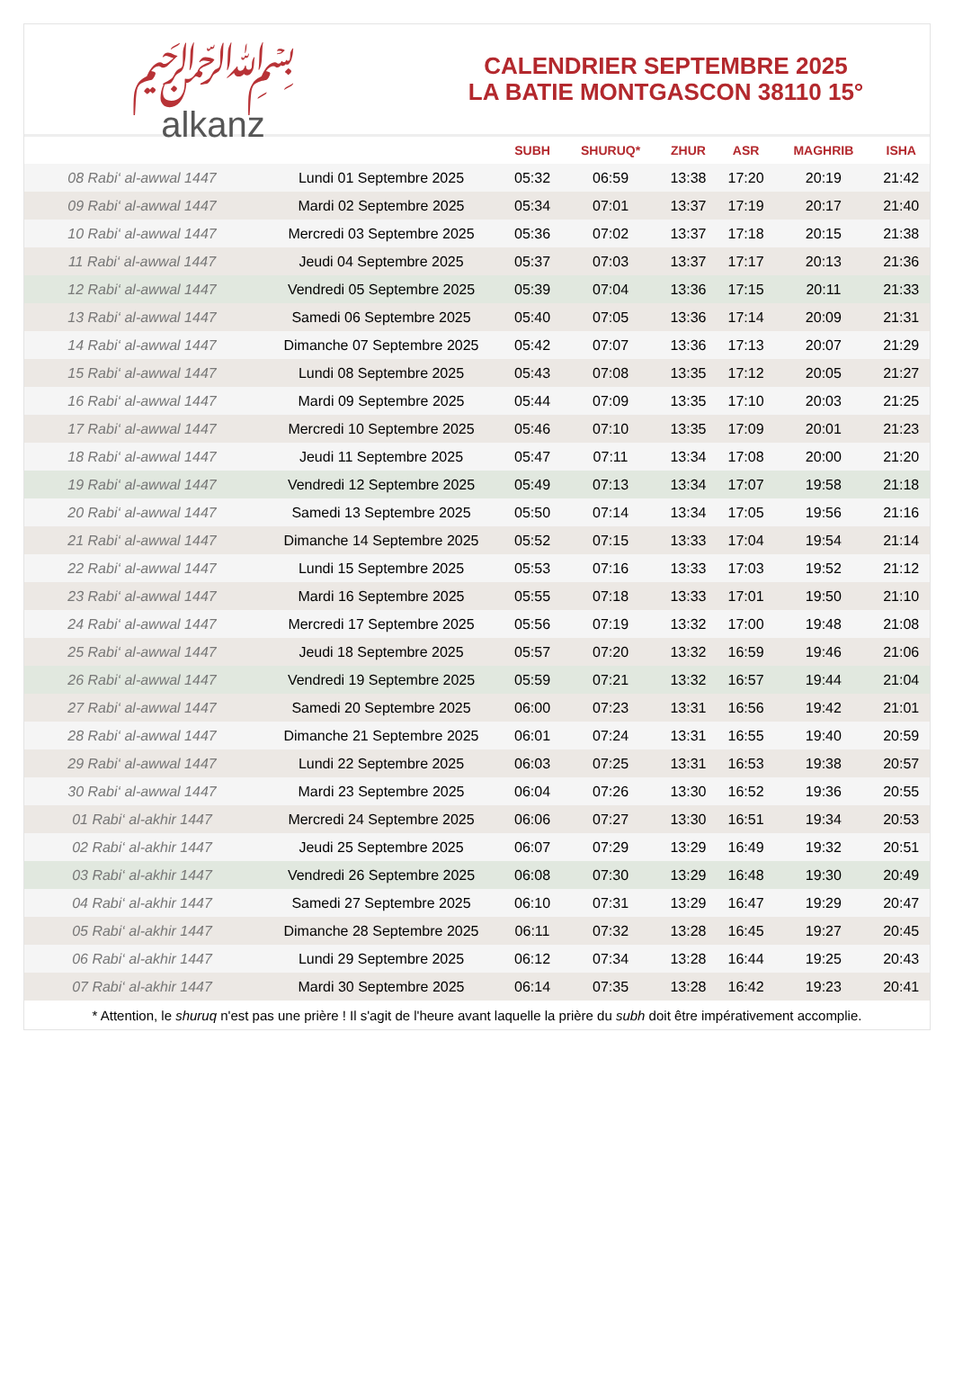﷽
alkanz
CALENDRIER SEPTEMBRE 2025
LA BATIE MONTGASCON 38110 15°
| | | SUBH | SHURUQ* | ZHUR | ASR | MAGHRIB | ISHA |
| --- | --- | --- | --- | --- | --- | --- | --- |
| 08 Rabi‘ al-awwal 1447 | Lundi 01 Septembre 2025 | 05:32 | 06:59 | 13:38 | 17:20 | 20:19 | 21:42 |
| 09 Rabi‘ al-awwal 1447 | Mardi 02 Septembre 2025 | 05:34 | 07:01 | 13:37 | 17:19 | 20:17 | 21:40 |
| 10 Rabi‘ al-awwal 1447 | Mercredi 03 Septembre 2025 | 05:36 | 07:02 | 13:37 | 17:18 | 20:15 | 21:38 |
| 11 Rabi‘ al-awwal 1447 | Jeudi 04 Septembre 2025 | 05:37 | 07:03 | 13:37 | 17:17 | 20:13 | 21:36 |
| 12 Rabi‘ al-awwal 1447 | Vendredi 05 Septembre 2025 | 05:39 | 07:04 | 13:36 | 17:15 | 20:11 | 21:33 |
| 13 Rabi‘ al-awwal 1447 | Samedi 06 Septembre 2025 | 05:40 | 07:05 | 13:36 | 17:14 | 20:09 | 21:31 |
| 14 Rabi‘ al-awwal 1447 | Dimanche 07 Septembre 2025 | 05:42 | 07:07 | 13:36 | 17:13 | 20:07 | 21:29 |
| 15 Rabi‘ al-awwal 1447 | Lundi 08 Septembre 2025 | 05:43 | 07:08 | 13:35 | 17:12 | 20:05 | 21:27 |
| 16 Rabi‘ al-awwal 1447 | Mardi 09 Septembre 2025 | 05:44 | 07:09 | 13:35 | 17:10 | 20:03 | 21:25 |
| 17 Rabi‘ al-awwal 1447 | Mercredi 10 Septembre 2025 | 05:46 | 07:10 | 13:35 | 17:09 | 20:01 | 21:23 |
| 18 Rabi‘ al-awwal 1447 | Jeudi 11 Septembre 2025 | 05:47 | 07:11 | 13:34 | 17:08 | 20:00 | 21:20 |
| 19 Rabi‘ al-awwal 1447 | Vendredi 12 Septembre 2025 | 05:49 | 07:13 | 13:34 | 17:07 | 19:58 | 21:18 |
| 20 Rabi‘ al-awwal 1447 | Samedi 13 Septembre 2025 | 05:50 | 07:14 | 13:34 | 17:05 | 19:56 | 21:16 |
| 21 Rabi‘ al-awwal 1447 | Dimanche 14 Septembre 2025 | 05:52 | 07:15 | 13:33 | 17:04 | 19:54 | 21:14 |
| 22 Rabi‘ al-awwal 1447 | Lundi 15 Septembre 2025 | 05:53 | 07:16 | 13:33 | 17:03 | 19:52 | 21:12 |
| 23 Rabi‘ al-awwal 1447 | Mardi 16 Septembre 2025 | 05:55 | 07:18 | 13:33 | 17:01 | 19:50 | 21:10 |
| 24 Rabi‘ al-awwal 1447 | Mercredi 17 Septembre 2025 | 05:56 | 07:19 | 13:32 | 17:00 | 19:48 | 21:08 |
| 25 Rabi‘ al-awwal 1447 | Jeudi 18 Septembre 2025 | 05:57 | 07:20 | 13:32 | 16:59 | 19:46 | 21:06 |
| 26 Rabi‘ al-awwal 1447 | Vendredi 19 Septembre 2025 | 05:59 | 07:21 | 13:32 | 16:57 | 19:44 | 21:04 |
| 27 Rabi‘ al-awwal 1447 | Samedi 20 Septembre 2025 | 06:00 | 07:23 | 13:31 | 16:56 | 19:42 | 21:01 |
| 28 Rabi‘ al-awwal 1447 | Dimanche 21 Septembre 2025 | 06:01 | 07:24 | 13:31 | 16:55 | 19:40 | 20:59 |
| 29 Rabi‘ al-awwal 1447 | Lundi 22 Septembre 2025 | 06:03 | 07:25 | 13:31 | 16:53 | 19:38 | 20:57 |
| 30 Rabi‘ al-awwal 1447 | Mardi 23 Septembre 2025 | 06:04 | 07:26 | 13:30 | 16:52 | 19:36 | 20:55 |
| 01 Rabi‘ al-akhir 1447 | Mercredi 24 Septembre 2025 | 06:06 | 07:27 | 13:30 | 16:51 | 19:34 | 20:53 |
| 02 Rabi‘ al-akhir 1447 | Jeudi 25 Septembre 2025 | 06:07 | 07:29 | 13:29 | 16:49 | 19:32 | 20:51 |
| 03 Rabi‘ al-akhir 1447 | Vendredi 26 Septembre 2025 | 06:08 | 07:30 | 13:29 | 16:48 | 19:30 | 20:49 |
| 04 Rabi‘ al-akhir 1447 | Samedi 27 Septembre 2025 | 06:10 | 07:31 | 13:29 | 16:47 | 19:29 | 20:47 |
| 05 Rabi‘ al-akhir 1447 | Dimanche 28 Septembre 2025 | 06:11 | 07:32 | 13:28 | 16:45 | 19:27 | 20:45 |
| 06 Rabi‘ al-akhir 1447 | Lundi 29 Septembre 2025 | 06:12 | 07:34 | 13:28 | 16:44 | 19:25 | 20:43 |
| 07 Rabi‘ al-akhir 1447 | Mardi 30 Septembre 2025 | 06:14 | 07:35 | 13:28 | 16:42 | 19:23 | 20:41 |
* Attention, le shuruq n'est pas une prière ! Il s'agit de l'heure avant laquelle la prière du subh doit être impérativement accomplie.